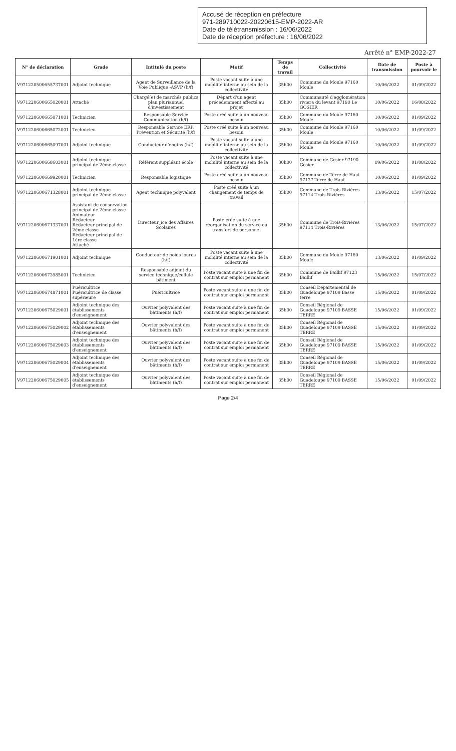Accusé de réception en préfecture
971-289710022-20220615-EMP-2022-AR
Date de télétransmission : 16/06/2022
Date de réception préfecture : 16/06/2022
Arrêté n° EMP-2022-27
| N° de déclaration | Grade | Intitulé du poste | Motif | Temps de travail | Collectivité | Date de transmission | Poste à pourvoir le |
| --- | --- | --- | --- | --- | --- | --- | --- |
| V971220500655737001 | Adjoint technique | Agent de Surveillance de la Voie Publique -ASVP (h/f) | Poste vacant suite à une mobilité interne au sein de la collectivité | 35h00 | Commune du Moule 97160 Moule | 10/06/2022 | 01/09/2022 |
| V971220600665020001 | Attaché | Chargé(e) de marchés publics plan pluriannuel d'investissement | Départ d'un agent précédemment affecté au projet | 35h00 | Communauté d'agglomération riviera du levant 97190 Le GOSIER | 10/06/2022 | 16/08/2022 |
| V971220600665071001 | Technicien | Responsable Service Communication (h/f) | Poste créé suite à un nouveau besoin | 35h00 | Commune du Moule 97160 Moule | 10/06/2022 | 01/09/2022 |
| V971220600665072001 | Technicien | Responsable Service ERP, Prévention et Sécurité (h/f) | Poste créé suite à un nouveau besoin | 35h00 | Commune du Moule 97160 Moule | 10/06/2022 | 01/09/2022 |
| V971220600665097001 | Adjoint technique | Conducteur d'engins (h/f) | Poste vacant suite à une mobilité interne au sein de la collectivité | 35h00 | Commune du Moule 97160 Moule | 10/06/2022 | 01/09/2022 |
| V971220600668603001 | Adjoint technique principal de 2ème classe | Référent suppléant école | Poste vacant suite à une mobilité interne au sein de la collectivité | 30h00 | Commune de Gosier 97190 Gosier | 09/06/2022 | 01/08/2022 |
| V971220600669920001 | Technicien | Responsable logistique | Poste créé suite à un nouveau besoin | 35h00 | Commune de Terre de Haut 97137 Terre de Haut | 10/06/2022 | 01/09/2022 |
| V971220600671328001 | Adjoint technique principal de 2ème classe | Agent technique polyvalent | Poste créé suite à un changement de temps de travail | 35h00 | Commune de Trois-Rivières 97114 Trois-Rivières | 13/06/2022 | 15/07/2022 |
| V971220600671337001 | Assistant de conservation principal de 2ème classe Animateur Rédacteur Rédacteur principal de 2ème classe Rédacteur principal de 1ère classe Attaché | Directeur_ice des Affaires Scolaires | Poste créé suite à une réorganisation du service ou transfert de personnel | 35h00 | Commune de Trois-Rivières 97114 Trois-Rivières | 13/06/2022 | 15/07/2022 |
| V971220600671901001 | Adjoint technique | Conducteur de poids lourds (h/f) | Poste vacant suite à une mobilité interne au sein de la collectivité | 35h00 | Commune du Moule 97160 Moule | 13/06/2022 | 01/09/2022 |
| V971220600673985001 | Technicien | Responsable adjoint du service technique/cellule bâtiment | Poste vacant suite à une fin de contrat sur emploi permanent | 35h00 | Commune de Baillif 97123 Baillif | 15/06/2022 | 15/07/2022 |
| V971220600674871001 | Puéricultrice Puéricultrice de classe supérieure | Puéricultrice | Poste vacant suite à une fin de contrat sur emploi permanent | 35h00 | Conseil Départemental de Guadeloupe 97109 Basse terre | 15/06/2022 | 01/09/2022 |
| V971220600675029001 | Adjoint technique des établissements d'enseignement | Ouvrier polyvalent des bâtiments (h/f) | Poste vacant suite à une fin de contrat sur emploi permanent | 35h00 | Conseil Régional de Guadeloupe 97109 BASSE TERRE | 15/06/2022 | 01/09/2022 |
| V971220600675029002 | Adjoint technique des établissements d'enseignement | Ouvrier polyvalent des bâtiments (h/f) | Poste vacant suite à une fin de contrat sur emploi permanent | 35h00 | Conseil Régional de Guadeloupe 97109 BASSE TERRE | 15/06/2022 | 01/09/2022 |
| V971220600675029003 | Adjoint technique des établissements d'enseignement | Ouvrier polyvalent des bâtiments (h/f) | Poste vacant suite à une fin de contrat sur emploi permanent | 35h00 | Conseil Régional de Guadeloupe 97109 BASSE TERRE | 15/06/2022 | 01/09/2022 |
| V971220600675029004 | Adjoint technique des établissements d'enseignement | Ouvrier polyvalent des bâtiments (h/f) | Poste vacant suite à une fin de contrat sur emploi permanent | 35h00 | Conseil Régional de Guadeloupe 97109 BASSE TERRE | 15/06/2022 | 01/09/2022 |
| V971220600675029005 | Adjoint technique des établissements d'enseignement | Ouvrier polyvalent des bâtiments (h/f) | Poste vacant suite à une fin de contrat sur emploi permanent | 35h00 | Conseil Régional de Guadeloupe 97109 BASSE TERRE | 15/06/2022 | 01/09/2022 |
Page 2/4